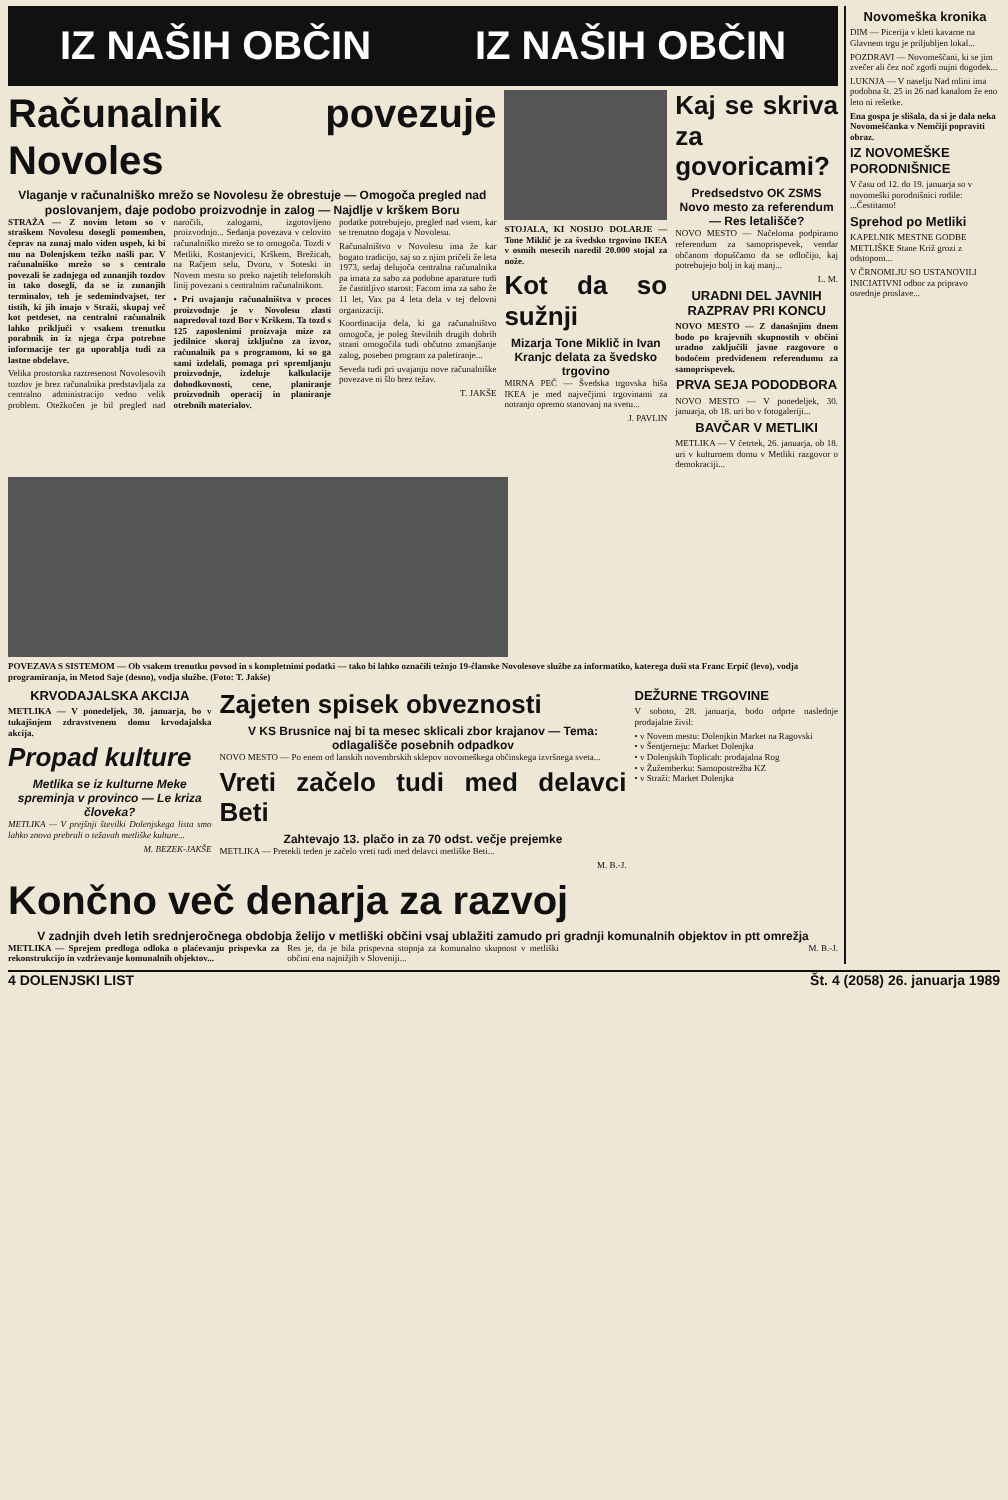IZ NAŠIH OBČIN IZ NAŠIH OBČIN
Računalnik povezuje Novoles
Vlaganje v računalniško mrežo se Novolesu že obrestuje — Omogoča pregled nad poslovanjem, daje podobo proizvodnje in zalog — Najdlje v krškem Boru
STRAŽA — Z novim letom so v straškem Novolesu dosegli pomemben, čeprav na zunaj malo viden uspeh, ki bi mu na Dolenjskem težko našli par. V računalniško mrežo so s centralo povezali še zadnjega od zunanjih tozdov in tako dosegli, da se iz zunanjih terminalov, teh je sedemindvajset, ter tistih, ki jih imajo v Straži, skupaj več kot petdeset, na centralni računalnik lahko priključi v vsakem trenutku porabnik in iz njega črpa potrebne informacije ter ga uporablja tudi za lastne obdelave.
Velika prostorska raztresenost Novolesovih tozdov je brez računalnika predstavljala za centralno administracijo vedno velik problem. Otežkočen je bil pregled nad naročili, zalogami, izgotovljeno proizvodnjo... Sedanja povezava v celovito računalniško mrežo se to omogoča. Tozdi v Metliki, Kostanjevici, Krškem, Brežicah, na Račjem selu, Dvoru, v Soteski in Novem mestu so preko najetih telefonskih linij povezani s centralnim računalnikom.
• Pri uvajanju računalništva v proces proizvodnje je v Novolesu zlasti napredoval tozd Bor v Krškem. Ta tozd s 125 zaposlenimi proizvaja mize za jedilnice skoraj izključno za izvoz, računalnik pa s programom, ki so ga sami izdelali, pomaga pri spremljanju proizvodnje, izdeluje kalkulacije dohodkovnosti, cene, planiranje proizvodnih operacij in planiranje otrebnih materialov.
podatke potrebujejo, pregled nad vsem, kar se trenutno dogaja v Novolesu.
Računalništvo v Novolesu ima že kar bogato tradicijo, saj so z njim pričeli že leta 1973, sedaj delujoča centralna računalnika pa imata za sabo za podobne aparature tudi že častitljivo starost: Facom ima za sabo že 11 let, Vax pa 4 leta dela v tej delovni organizaciji.
Koordinacija dela, ki ga računalništvo omogoča, je poleg številnih drugih dobrih strani omogočila tudi občutno zmanjšanje zalog, poseben program za paletiranje...
Seveda tudi pri uvajanju nove računalniške povezave ni šlo brez težav.
T. JAKŠE
STOJALA, KI NOSIJO DOLARJE — Tone Miklič je za švedsko trgovino IKEA v osmih mesecih naredil 20.000 stojal za nože.
Kot da so sužnji
Mizarja Tone Miklič in Ivan Kranjc delata za švedsko trgovino
MIRNA PEČ — Švedska trgovska hiša IKEA je med največjimi trgovinami za notranjo opremo stanovanj na svetu...
J. PAVLIN
Kaj se skriva za govoricami?
Predsedstvo OK ZSMS Novo mesto za referendum — Res letališče?
NOVO MESTO — Načeloma podpiramo referendum za samoprispevek, vendar občanom dopuščamo da se odločijo, kaj potrebujejo bolj in kaj manj...
L. M.
URADNI DEL JAVNIH RAZPRAV PRI KONCU
NOVO MESTO — Z današnjim dnem bodo po krajevnih skupnostih v občini uradno zaključili javne razgovore o bodočem predvidenem referendumu za samoprispevek.
PRVA SEJA PODODBORA
NOVO MESTO — V ponedeljek, 30. januarja, ob 18. uri bo v fotogaleriji...
BAVČAR V METLIKI
METLIKA — V četrtek, 26. januarja, ob 18. uri v kulturnem domu v Metliki razgovor o demokraciji...
POVEZAVA S SISTEMOM — Ob vsakem trenutku povsod in s kompletnimi podatki — tako bi lahko označili težnjo 19-članske Novolesove službe za informatiko, katerega duši sta Franc Erpič (levo), vodja programiranja, in Metod Saje (desno), vodja službe. (Foto: T. Jakše)
KRVODAJALSKA AKCIJA
METLIKA — V ponedeljek, 30. januarja, bo v tukajšnjem zdravstvenem domu krvodajalska akcija.
Propad kulture
Metlika se iz kulturne Meke spreminja v provinco — Le kriza človeka?
METLIKA — V prejšnji številki Dolenjskega lista smo lahko znova prebrali o težavah metliške kulture...
M. BEZEK-JAKŠE
Zajeten spisek obveznosti
V KS Brusnice naj bi ta mesec sklicali zbor krajanov — Tema: odlagališče posebnih odpadkov
NOVO MESTO — Po enem od lanskih novembrskih sklepov novomeškega občinskega izvršnega sveta...
Vreti začelo tudi med delavci Beti
Zahtevajo 13. plačo in za 70 odst. večje prejemke
METLIKA — Pretekli teden je začelo vreti tudi med delavci metliške Beti...
M. B.-J.
DEŽURNE TRGOVINE
V soboto, 28. januarja, bodo odprte naslednje prodajalne živil:
• v Novem mestu: Dolenjkin Market na Ragovski
• v Šentjerneju: Market Dolenjka
• v Dolenjskih Toplicah: prodajalna Rog
• v Žužemberku: Samopostrežba KZ
• v Straži: Market Dolenjka
Končno več denarja za razvoj
V zadnjih dveh letih srednjeročnega obdobja želijo v metliški občini vsaj ublažiti zamudo pri gradnji komunalnih objektov in ptt omrežja
METLIKA — Sprejem predloga odloka o plačevanju prispevka za rekonstrukcijo in vzdrževanje komunalnih objektov...
Res je, da je bila prispevna stopnja za komunalno skupnost v metliški občini ena najnižjih v Sloveniji...
M. B.-J.
Novomeška kronika
DIM — Picerija v kleti kavarne na Glavnem trgu je priljubljen lokal...
POZDRAVI — Novomeščani, ki se jim zvečer ali čez noč zgodi nujni dogodek...
LUKNJA — V naselju Nad mlini ima podobna št. 25 in 26 nad kanalom že eno leto ni rešetke.
Ena gospa je slišala, da si je dala neka Novomeščanka v Nemčiji popraviti obraz.
IZ NOVOMEŠKE PORODNIŠNICE
V času od 12. do 19. januarja so v novomeški porodnišnici rodile: ...Čestitamo!
Sprehod po Metliki
KAPELNIK MESTNE GODBE METLIŠKE Stane Križ grozi z odstopom...
V ČRNOMLJU SO USTANOVILI INICIATIVNI odbor za pripravo osrednje proslave...
4 DOLENJSKI LIST Št. 4 (2058) 26. januarja 1989